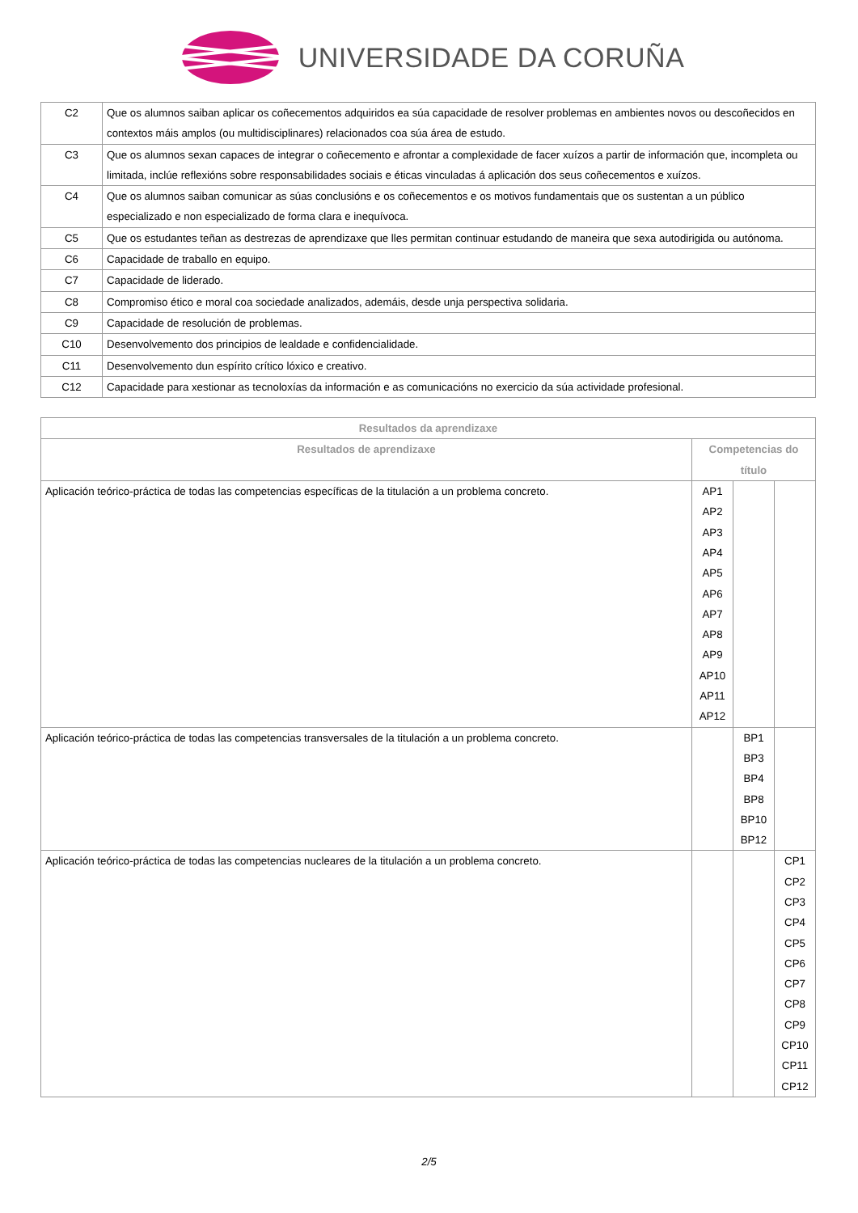UNIVERSIDADE DA CORUÑA
| C2 | Que os alumnos saiban aplicar os coñecementos adquiridos ea súa capacidade de resolver problemas en ambientes novos ou descoñecidos en contextos máis amplos (ou multidisciplinares) relacionados coa súa área de estudo. |
| C3 | Que os alumnos sexan capaces de integrar o coñecemento e afrontar a complexidade de facer xuízos a partir de información que, incompleta ou limitada, inclúe reflexións sobre responsabilidades sociais e éticas vinculadas á aplicación dos seus coñecementos e xuízos. |
| C4 | Que os alumnos saiban comunicar as súas conclusións e os coñecementos e os motivos fundamentais que os sustentan a un público especializado e non especializado de forma clara e inequívoca. |
| C5 | Que os estudantes teñan as destrezas de aprendizaxe que lles permitan continuar estudando de maneira que sexa autodirigida ou autónoma. |
| C6 | Capacidade de traballo en equipo. |
| C7 | Capacidade de liderado. |
| C8 | Compromiso ético e moral coa sociedade analizados, ademáis, desde unja perspectiva solidaria. |
| C9 | Capacidade de resolución de problemas. |
| C10 | Desenvolvemento dos principios de lealdade e confidencialidade. |
| C11 | Desenvolvemento dun espírito crítico lóxico e creativo. |
| C12 | Capacidade para xestionar as tecnoloxías da información e as comunicacións no exercicio da súa actividade profesional. |
| Resultados da aprendizaxe | | | |
| --- | --- | --- | --- |
| Resultados de aprendizaxe | Competencias do título | | |
| Aplicación teórico-práctica de todas las competencias específicas de la titulación a un problema concreto. | AP1 AP2 AP3 AP4 AP5 AP6 AP7 AP8 AP9 AP10 AP11 AP12 | | |
| Aplicación teórico-práctica de todas las competencias transversales de la titulación a un problema concreto. | | BP1 BP3 BP4 BP8 BP10 BP12 | |
| Aplicación teórico-práctica de todas las competencias nucleares de la titulación a un problema concreto. | | | CP1 CP2 CP3 CP4 CP5 CP6 CP7 CP8 CP9 CP10 CP11 CP12 |
2/5